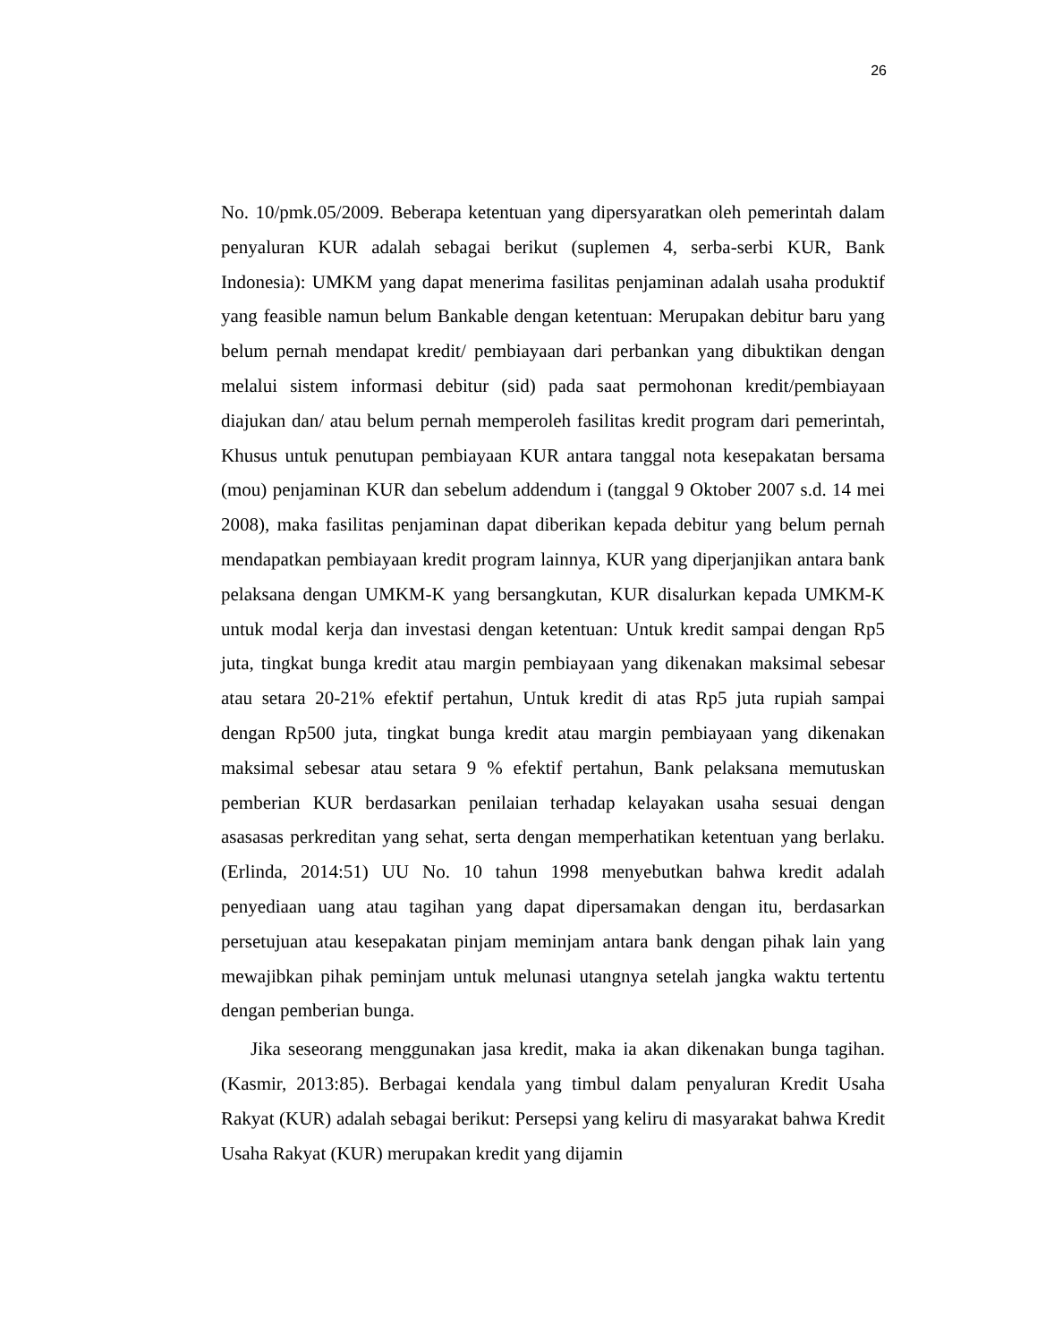26
No. 10/pmk.05/2009. Beberapa ketentuan yang dipersyaratkan oleh pemerintah dalam penyaluran KUR adalah sebagai berikut (suplemen 4, serba-serbi KUR, Bank Indonesia): UMKM yang dapat menerima fasilitas penjaminan adalah usaha produktif yang feasible namun belum Bankable dengan ketentuan: Merupakan debitur baru yang belum pernah mendapat kredit/ pembiayaan dari perbankan yang dibuktikan dengan melalui sistem informasi debitur (sid) pada saat permohonan kredit/pembiayaan diajukan dan/ atau belum pernah memperoleh fasilitas kredit program dari pemerintah, Khusus untuk penutupan pembiayaan KUR antara tanggal nota kesepakatan bersama (mou) penjaminan KUR dan sebelum addendum i (tanggal 9 Oktober 2007 s.d. 14 mei 2008), maka fasilitas penjaminan dapat diberikan kepada debitur yang belum pernah mendapatkan pembiayaan kredit program lainnya, KUR yang diperjanjikan antara bank pelaksana dengan UMKM-K yang bersangkutan, KUR disalurkan kepada UMKM-K untuk modal kerja dan investasi dengan ketentuan: Untuk kredit sampai dengan Rp5 juta, tingkat bunga kredit atau margin pembiayaan yang dikenakan maksimal sebesar atau setara 20-21% efektif pertahun, Untuk kredit di atas Rp5 juta rupiah sampai dengan Rp500 juta, tingkat bunga kredit atau margin pembiayaan yang dikenakan maksimal sebesar atau setara 9 % efektif pertahun, Bank pelaksana memutuskan pemberian KUR berdasarkan penilaian terhadap kelayakan usaha sesuai dengan asasasas perkreditan yang sehat, serta dengan memperhatikan ketentuan yang berlaku. (Erlinda, 2014:51) UU No. 10 tahun 1998 menyebutkan bahwa kredit adalah penyediaan uang atau tagihan yang dapat dipersamakan dengan itu, berdasarkan persetujuan atau kesepakatan pinjam meminjam antara bank dengan pihak lain yang mewajibkan pihak peminjam untuk melunasi utangnya setelah jangka waktu tertentu dengan pemberian bunga.
Jika seseorang menggunakan jasa kredit, maka ia akan dikenakan bunga tagihan. (Kasmir, 2013:85). Berbagai kendala yang timbul dalam penyaluran Kredit Usaha Rakyat (KUR) adalah sebagai berikut: Persepsi yang keliru di masyarakat bahwa Kredit Usaha Rakyat (KUR) merupakan kredit yang dijamin